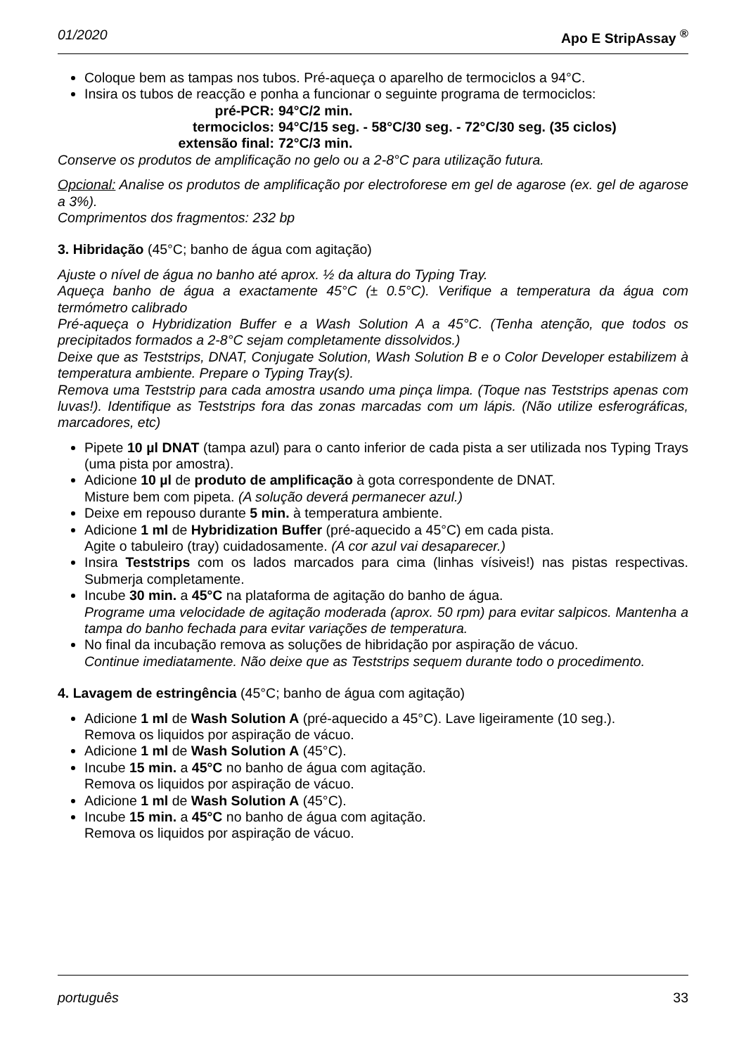01/2020 Apo E StripAssay <sup>®</sup>
Coloque bem as tampas nos tubos. Pré-aqueça o aparelho de termociclos a 94°C.
Insira os tubos de reacção e ponha a funcionar o seguinte programa de termociclos:
pré-PCR:
94°C/2 min.
termociclos:
94°C/15 seg. - 58°C/30 seg. - 72°C/30 seg. (35 ciclos)
extensão final:
72°C/3 min.
Conserve os produtos de amplificação no gelo ou a 2-8°C para utilização futura.
Opcional: Analise os produtos de amplificação por electroforese em gel de agarose (ex. gel de agarose a 3%).
Comprimentos dos fragmentos: 232 bp
3. Hibridação (45°C; banho de água com agitação)
Ajuste o nível de água no banho até aprox. ½ da altura do Typing Tray.
Aqueça banho de água a exactamente 45°C (± 0.5°C). Verifique a temperatura da água com termómetro calibrado
Pré-aqueça o Hybridization Buffer e a Wash Solution A a 45°C. (Tenha atenção, que todos os precipitados formados a 2-8°C sejam completamente dissolvidos.)
Deixe que as Teststrips, DNAT, Conjugate Solution, Wash Solution B e o Color Developer estabilizem à temperatura ambiente. Prepare o Typing Tray(s).
Remova uma Teststrip para cada amostra usando uma pinça limpa. (Toque nas Teststrips apenas com luvas!). Identifique as Teststrips fora das zonas marcadas com um lápis. (Não utilize esferográficas, marcadores, etc)
Pipete 10 µl DNAT (tampa azul) para o canto inferior de cada pista a ser utilizada nos Typing Trays (uma pista por amostra).
Adicione 10 µl de produto de amplificação à gota correspondente de DNAT.
Misture bem com pipeta. (A solução deverá permanecer azul.)
Deixe em repouso durante 5 min. à temperatura ambiente.
Adicione 1 ml de Hybridization Buffer (pré-aquecido a 45°C) em cada pista.
Agite o tabuleiro (tray) cuidadosamente. (A cor azul vai desaparecer.)
Insira Teststrips com os lados marcados para cima (linhas vísiveis!) nas pistas respectivas. Submerja completamente.
Incube 30 min. a 45°C na plataforma de agitação do banho de água.
Programe uma velocidade de agitação moderada (aprox. 50 rpm) para evitar salpicos. Mantenha a tampa do banho fechada para evitar variações de temperatura.
No final da incubação remova as soluções de hibridação por aspiração de vácuo.
Continue imediatamente. Não deixe que as Teststrips sequem durante todo o procedimento.
4. Lavagem de estringência (45°C; banho de água com agitação)
Adicione 1 ml de Wash Solution A (pré-aquecido a 45°C). Lave ligeiramente (10 seg.).
Remova os liquidos por aspiração de vácuo.
Adicione 1 ml de Wash Solution A (45°C).
Incube 15 min. a 45°C no banho de água com agitação.
Remova os liquidos por aspiração de vácuo.
Adicione 1 ml de Wash Solution A (45°C).
Incube 15 min. a 45°C no banho de água com agitação.
Remova os liquidos por aspiração de vácuo.
português 33